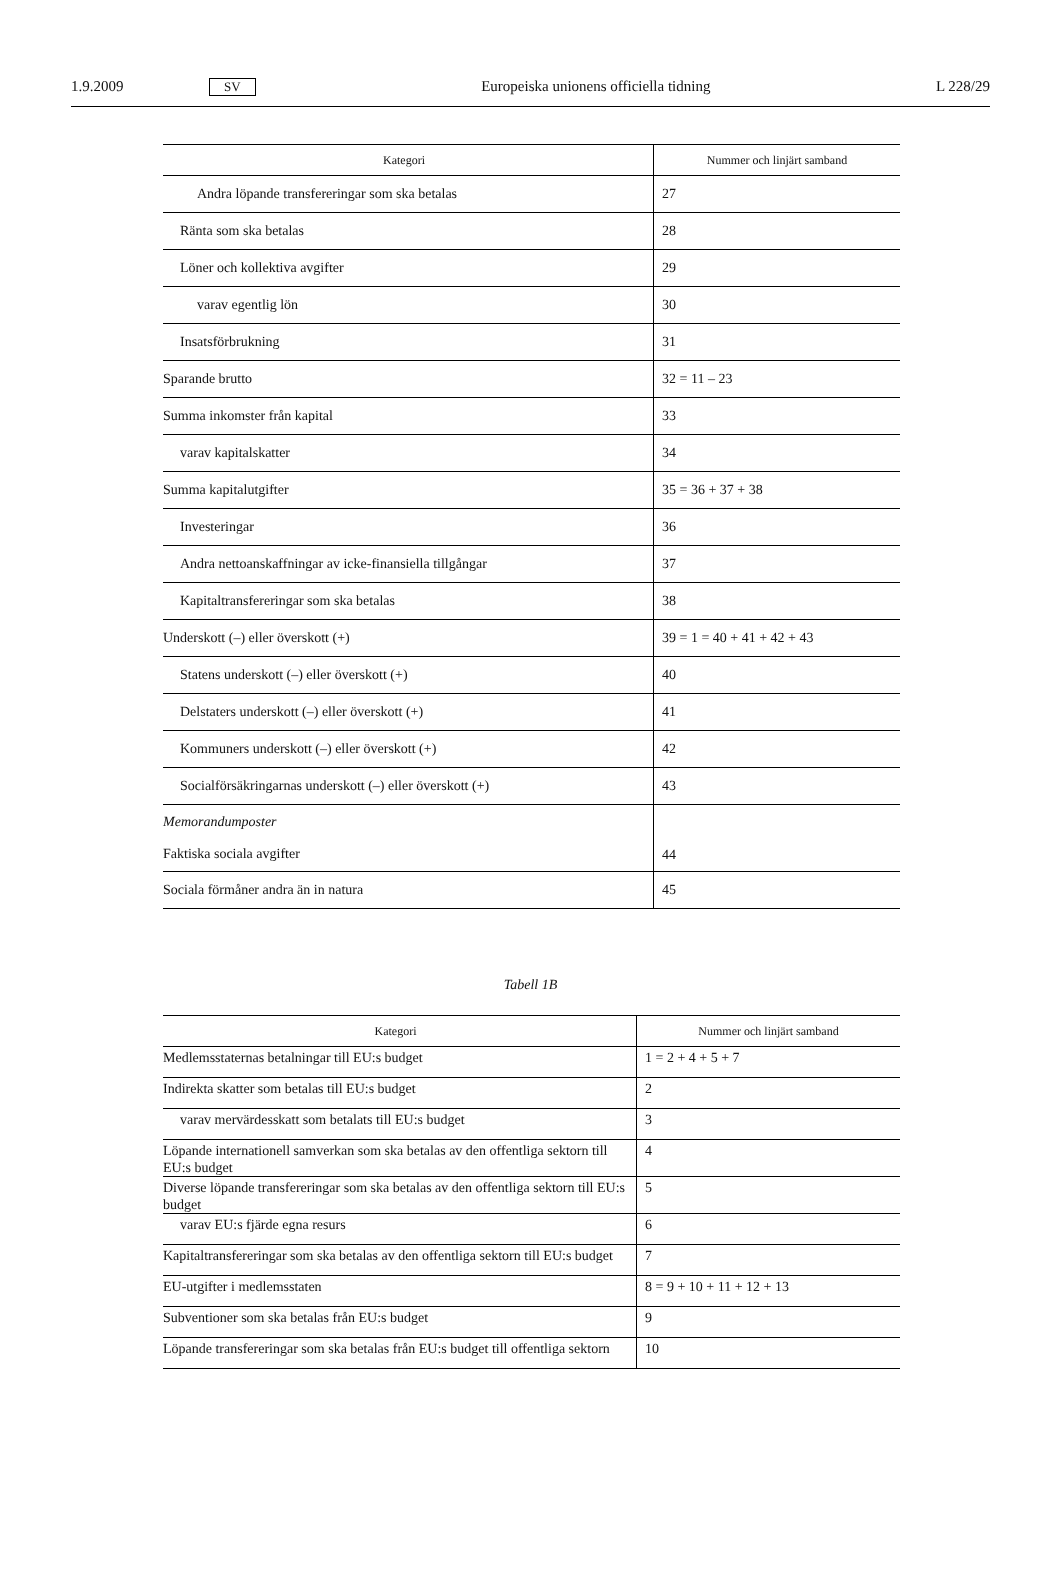1.9.2009 SV Europeiska unionens officiella tidning L 228/29
| Kategori | Nummer och linjärt samband |
| --- | --- |
| Andra löpande transfereringar som ska betalas | 27 |
| Ränta som ska betalas | 28 |
| Löner och kollektiva avgifter | 29 |
| varav egentlig lön | 30 |
| Insatsförbrukning | 31 |
| Sparande brutto | 32 = 11 – 23 |
| Summa inkomster från kapital | 33 |
| varav kapitalskatter | 34 |
| Summa kapitalutgifter | 35 = 36 + 37 + 38 |
| Investeringar | 36 |
| Andra nettoanskaffningar av icke-finansiella tillgångar | 37 |
| Kapitaltransfereringar som ska betalas | 38 |
| Underskott (–) eller överskott (+) | 39 = 1 = 40 + 41 + 42 + 43 |
| Statens underskott (–) eller överskott (+) | 40 |
| Delstaters underskott (–) eller överskott (+) | 41 |
| Kommuners underskott (–) eller överskott (+) | 42 |
| Socialförsäkringarnas underskott (–) eller överskott (+) | 43 |
| Memorandumposter Faktiska sociala avgifter | 44 |
| Sociala förmåner andra än in natura | 45 |
Tabell 1B
| Kategori | Nummer och linjärt samband |
| --- | --- |
| Medlemsstaternas betalningar till EU:s budget | 1 = 2 + 4 + 5 + 7 |
| Indirekta skatter som betalas till EU:s budget | 2 |
| varav mervärdesskatt som betalats till EU:s budget | 3 |
| Löpande internationell samverkan som ska betalas av den offentliga sektorn till EU:s budget | 4 |
| Diverse löpande transfereringar som ska betalas av den offentliga sektorn till EU:s budget | 5 |
| varav EU:s fjärde egna resurs | 6 |
| Kapitaltransfereringar som ska betalas av den offentliga sektorn till EU:s budget | 7 |
| EU-utgifter i medlemsstaten | 8 = 9 + 10 + 11 + 12 + 13 |
| Subventioner som ska betalas från EU:s budget | 9 |
| Löpande transfereringar som ska betalas från EU:s budget till offentliga sektorn | 10 |